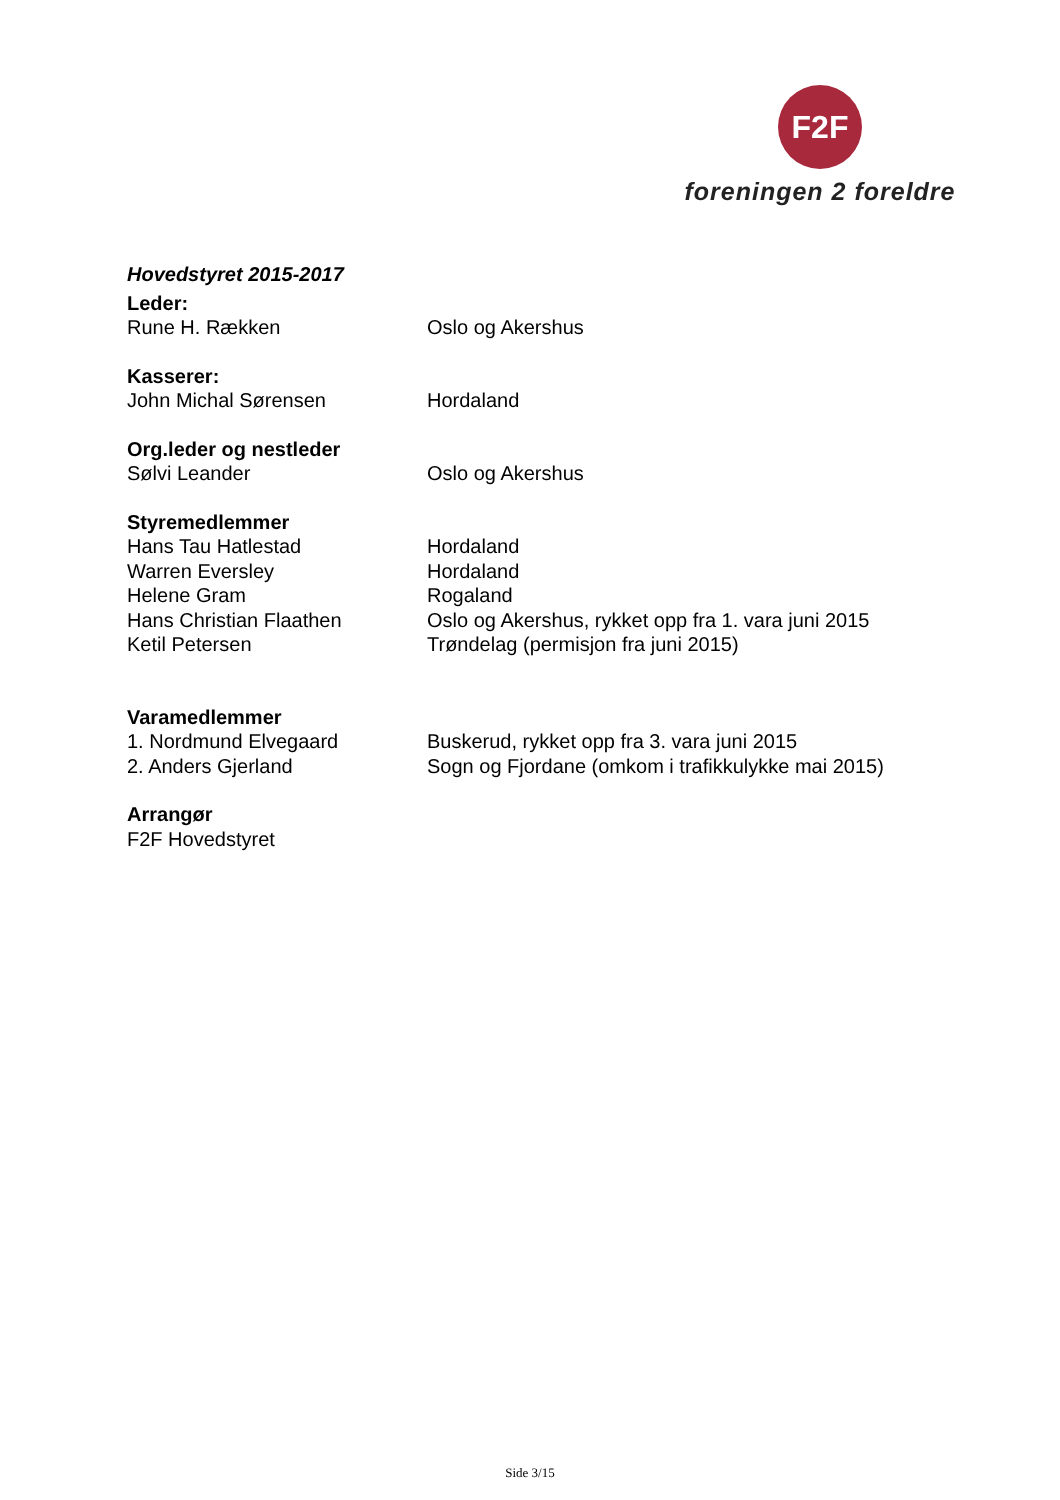F2F
foreningen 2 foreldre
Hovedstyret 2015-2017
Leder:
Rune H. Rækken Oslo og Akershus
Kasserer:
John Michal Sørensen Hordaland
Org.leder og nestleder
Sølvi Leander Oslo og Akershus
Styremedlemmer
Hans Tau Hatlestad Hordaland
Warren Eversley Hordaland
Helene Gram Rogaland
Hans Christian Flaathen Oslo og Akershus, rykket opp fra 1. vara juni 2015
Ketil Petersen Trøndelag (permisjon fra juni 2015)
Varamedlemmer
1. Nordmund Elvegaard Buskerud, rykket opp fra 3. vara juni 2015
2. Anders Gjerland Sogn og Fjordane (omkom i trafikkulykke mai 2015)
Arrangør
F2F Hovedstyret
Side 3/15